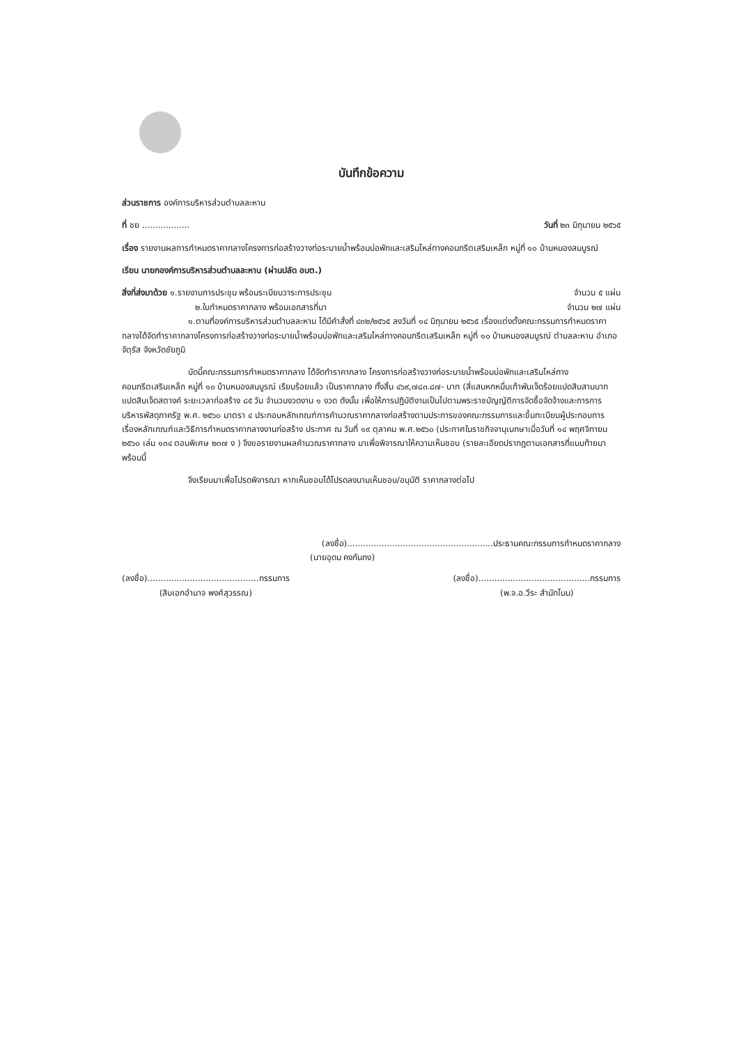บันทึกข้อความ
ส่วนราชการ องค์การบริหารส่วนตำบลละหาน
ที่ ชย .................. วันที่ ๒๓ มิถุนายน ๒๕๖๕
เรื่อง รายงานผลการกำหนดราคากลางโครงการก่อสร้างวางท่อระบายน้ำพร้อมบ่อพักและเสริมไหล่ทางคอนกรีตเสริมเหล็ก หมู่ที่ ๑๐ บ้านหนองสมบูรณ์
เรียน นายกองค์การบริหารส่วนตำบลละหาน (ผ่านปลัด อบต.)
สิ่งที่ส่งมาด้วย ๑.รายงานการประชุม พร้อมระเบียบวาระการประชุม จำนวน ๕ แผ่น
๒.ใบกำหนดราคากลาง พร้อมเอกสารที่มา จำนวน ๒๗ แผ่น
๑.ตามที่องค์การบริหารส่วนตำบลละหาน ได้มีคำสั่งที่ ๔๓๒/๒๕๖๕ ลงวันที่ ๑๔ มิถุนายน ๒๕๖๕ เรื่องแต่งตั้งคณะกรรมการกำหนดราคากลางได้จัดทำราคากลางโครงการก่อสร้างวางท่อระบายน้ำพร้อมบ่อพักและเสริมไหล่ทางคอนกรีตเสริมเหล็ก หมู่ที่ ๑๐ บ้านหนองสมบูรณ์ ตำบลละหาน อำเภอจัตุรัส จังหวัดชัยภูมิ
บัดนี้คณะกรรมการกำหนดราคากลาง ได้จัดทำราคากลาง โครงการก่อสร้างวางท่อระบายน้ำพร้อมบ่อพักและเสริมไหล่ทางคอนกรีตเสริมเหล็ก หมู่ที่ ๑๐ บ้านหนองสมบูรณ์ เรียบร้อยแล้ว เป็นราคากลาง ทั้งสิ้น ๔๖๙,๗๘๓.๘๗- บาท (สี่แสนหกหมื่นเก้าพันเจ็ดร้อยแปดสิบสามบาทแปดสิบเจ็ดสตางค์ ระยะเวลาก่อสร้าง ๘๕ วัน จำนวนงวดงาน ๑ งวด ดังนั้น เพื่อให้การปฏิบัติงานเป็นไปตามพระราชบัญญัติการจัดซื้อจัดจ้างและการการบริหารพัสดุภาครัฐ พ.ศ. ๒๕๖๐ มาตรา ๔ ประกอบหลักเกณฑ์การคำนวณราคากลางก่อสร้างตามประการของคณะกรรมการและขึ้นทะเบียนผู้ประกอบการ เรื่องหลักเกณฑ์และวิธีการกำหนดราคากลางงานก่อสร้าง ประกาศ ณ วันที่ ๑๙ ตุลาคม พ.ศ.๒๕๖๐ (ประกาศในราชกิจจานุเบกษาเมื่อวันที่ ๑๔ พฤศจิกายน ๒๕๖๐ เล่ม ๑๓๔ ตอนพิเศษ ๒๓๗ ง ) จึงขอรายงานผลคำนวณราคากลาง มาเพื่อพิจารณาให้ความเห็นชอบ (รายละเอียดปรากฏตามเอกสารที่แนบท้ายมาพร้อมนี้
จึงเรียนมาเพื่อโปรดพิจารณา หากเห็นชอบได้โปรดลงนามเห็นชอบ/อนุมัติ ราคากลางต่อไป
(ลงชื่อ).......................................................ประธานคณะกรรมการกำหนดราคากลาง
(นายอุดม คงกันกง)
(ลงชื่อ)..........................................กรรมการ
(สิบเอกอำนาจ พงศ์สุวรรณ)
(ลงชื่อ)..........................................กรรมการ
(พ.จ.อ.วีระ สำนักโนน)